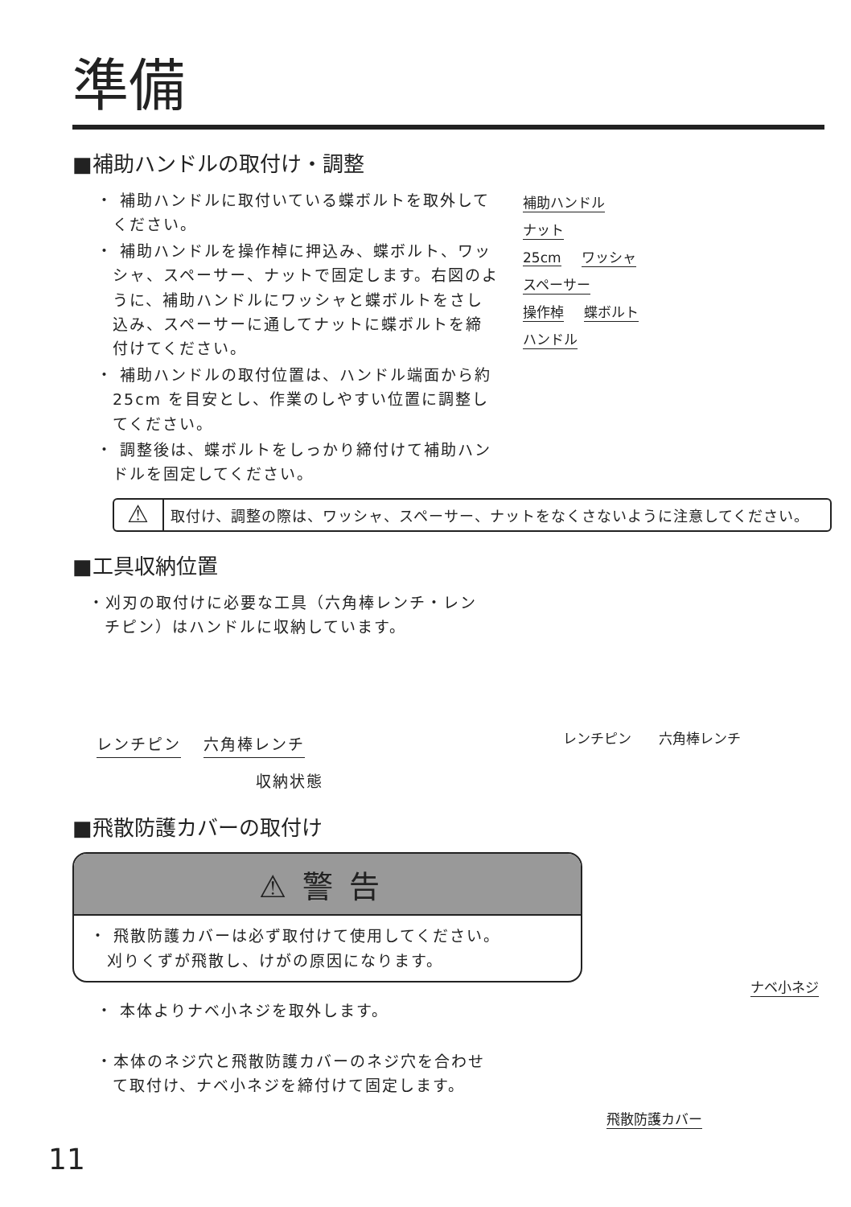準備
■補助ハンドルの取付け・調整
・ 補助ハンドルに取付いている蝶ボルトを取外してください。
・ 補助ハンドルを操作棹に押込み、蝶ボルト、ワッシャ、スペーサー、ナットで固定します。右図のように、補助ハンドルにワッシャと蝶ボルトをさし込み、スペーサーに通してナットに蝶ボルトを締付けてください。
・ 補助ハンドルの取付位置は、ハンドル端面から約 25cm を目安とし、作業のしやすい位置に調整してください。
・ 調整後は、蝶ボルトをしっかり締付けて補助ハンドルを固定してください。
補助ハンドル
ナット
25cm ワッシャ
スペーサー
操作棹 蝶ボルト
ハンドル
⚠
取付け、調整の際は、ワッシャ、スペーサー、ナットをなくさないように注意してください。
■工具収納位置
・刈刃の取付けに必要な工具（六角棒レンチ・レンチピン）はハンドルに収納しています。
レンチピン 六角棒レンチ
収納状態
レンチピン　　六角棒レンチ
■飛散防護カバーの取付け
⚠警告
・ 飛散防護カバーは必ず取付けて使用してください。
　刈りくずが飛散し、けがの原因になります。
・ 本体よりナベ小ネジを取外します。
・本体のネジ穴と飛散防護カバーのネジ穴を合わせて取付け、ナベ小ネジを締付けて固定します。
ナベ小ネジ
飛散防護カバー
11